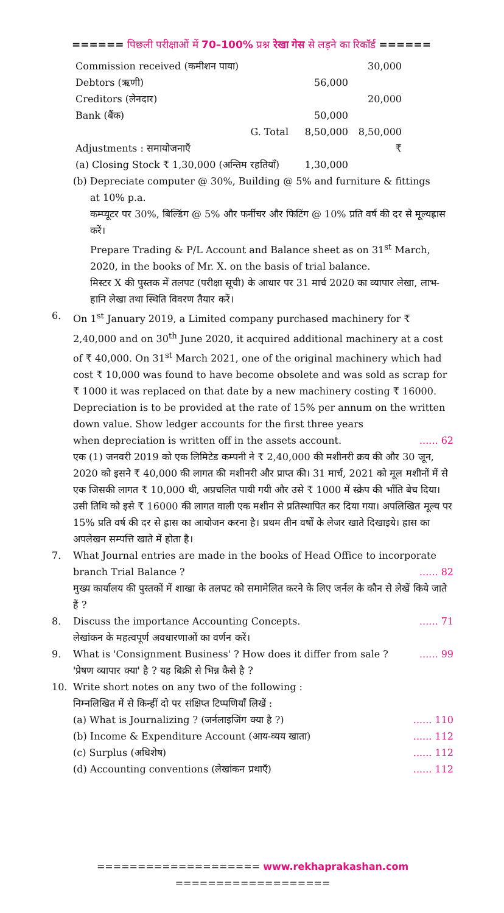====== पिछली परीक्षाओं में 70–100% प्रश्न रेखा गेस से लड़ने का रिकॉर्ड ======
| Commission received (कमीशन पाया) | | 30,000 |
| Debtors (ऋणी) | 56,000 | |
| Creditors (लेनदार) | | 20,000 |
| Bank (बैंक) | 50,000 | |
| G. Total | 8,50,000 | 8,50,000 |
| Adjustments : समायोजनाएँ | | ₹ |
| (a) Closing Stock ₹ 1,30,000 (अन्तिम रहतियाँ) | 1,30,000 | |
(b) Depreciate computer @ 30%, Building @ 5% and furniture & fittings
at 10% p.a.
कम्प्यूटर पर 30%, बिल्डिंग @ 5% और फर्नीचर और फिटिंग @ 10% प्रति वर्ष की दर से मूल्यह्रास करें।
Prepare Trading & P/L Account and Balance sheet as on 31<sup>st</sup> March, 2020, in the books of Mr. X. on the basis of trial balance.
मिस्टर X की पुस्तक में तलपट (परीक्षा सूची) के आधार पर 31 मार्च 2020 का व्यापार लेखा, लाभ-हानि लेखा तथा स्थिति विवरण तैयार करें।
6. On 1<sup>st</sup> January 2019, a Limited company purchased machinery for ₹ 2,40,000 and on 30<sup>th</sup> June 2020, it acquired additional machinery at a cost of ₹ 40,000. On 31<sup>st</sup> March 2021, one of the original machinery which had cost ₹ 10,000 was found to have become obsolete and was sold as scrap for ₹ 1000 it was replaced on that date by a new machinery costing ₹ 16000.
Depreciation is to be provided at the rate of 15% per annum on the written down value. Show ledger accounts for the first three years
when depreciation is written off in the assets account....... 62
एक (1) जनवरी 2019 को एक लिमिटेड कम्पनी ने ₹ 2,40,000 की मशीनरी क्रय की और 30 जून, 2020 को इसने ₹ 40,000 की लागत की मशीनरी और प्राप्त की। 31 मार्च, 2021 को मूल मशीनों में से एक जिसकी लागत ₹ 10,000 थी, अप्रचलित पायी गयी और उसे ₹ 1000 में स्क्रेप की भाँति बेच दिया। उसी तिथि को इसे ₹ 16000 की लागत वाली एक मशीन से प्रतिस्थापित कर दिया गया। अपलिखित मूल्य पर 15% प्रति वर्ष की दर से ह्रास का आयोजन करना है। प्रथम तीन वर्षों के लेजर खाते दिखाइये। ह्रास का अपलेखन सम्पत्ति खाते में होता है।
7. What Journal entries are made in the books of Head Office to incorporate
branch Trial Balance ?...... 82
मुख्य कार्यालय की पुस्तकों में शाखा के तलपट को समामेलित करने के लिए जर्नल के कौन से लेखें किये जाते हैं ?
8. Discuss the importance Accounting Concepts....... 71
लेखांकन के महत्वपूर्ण अवधारणाओं का वर्णन करें।
9. What is 'Consignment Business' ? How does it differ from sale ?...... 99
'प्रेषण व्यापार क्या' है ? यह बिक्री से भिन्न कैसे है ?
10. Write short notes on any two of the following :
निम्नलिखित में से किन्हीं दो पर संक्षिप्त टिप्पणियाँ लिखें :
(a) What is Journalizing ? (जर्नलाइजिंग क्या है ?)...... 110
(b) Income & Expenditure Account (आय-व्यय खाता)...... 112
(c) Surplus (अधिशेष)...... 112
(d) Accounting conventions (लेखांकन प्रथाएँ)...... 112
==================== www.rekhaprakashan.com ===================